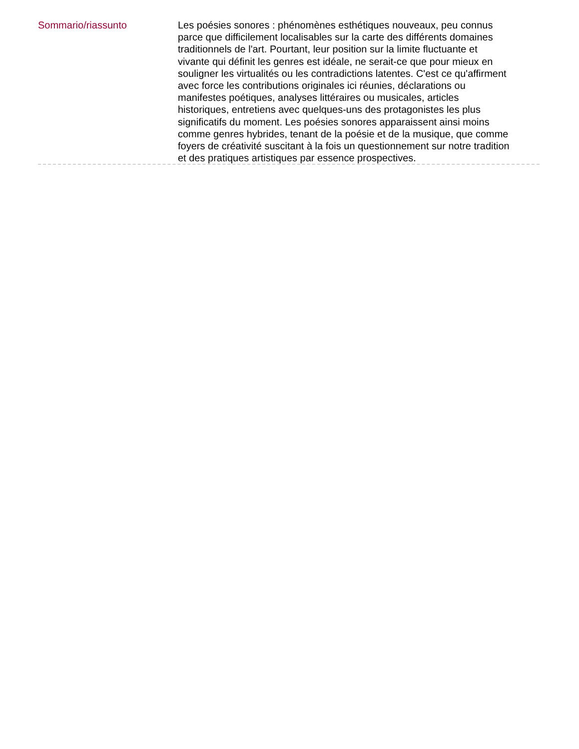Sommario/riassunto
Les poésies sonores : phénomènes esthétiques nouveaux, peu connus parce que difficilement localisables sur la carte des différents domaines traditionnels de l'art. Pourtant, leur position sur la limite fluctuante et vivante qui définit les genres est idéale, ne serait-ce que pour mieux en souligner les virtualités ou les contradictions latentes. C'est ce qu'affirment avec force les contributions originales ici réunies, déclarations ou manifestes poétiques, analyses littéraires ou musicales, articles historiques, entretiens avec quelques-uns des protagonistes les plus significatifs du moment. Les poésies sonores apparaissent ainsi moins comme genres hybrides, tenant de la poésie et de la musique, que comme foyers de créativité suscitant à la fois un questionnement sur notre tradition et des pratiques artistiques par essence prospectives.